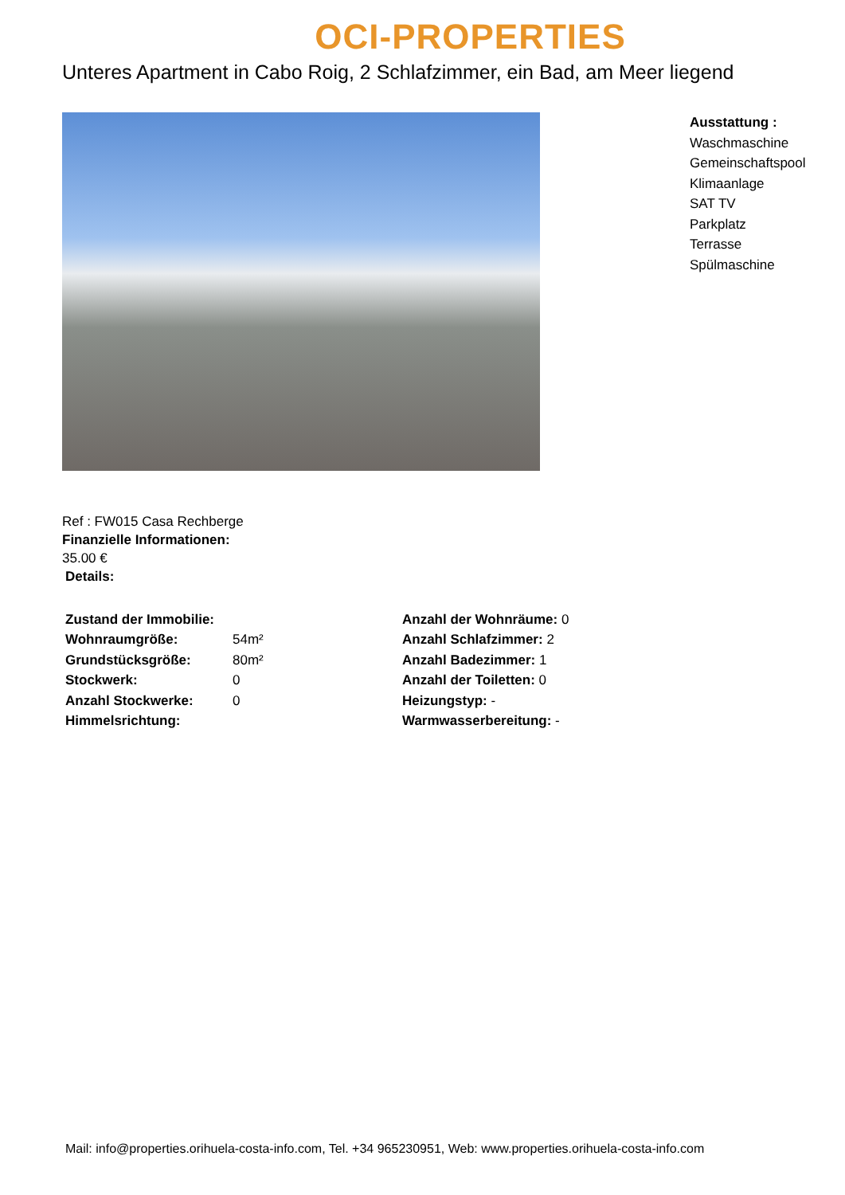OCI-PROPERTIES
Unteres Apartment in Cabo Roig, 2 Schlafzimmer, ein Bad, am Meer liegend
Ausstattung :
Waschmaschine
Gemeinschaftspool
Klimaanlage
SAT TV
Parkplatz
Terrasse
Spülmaschine
Ref : FW015 Casa Rechberge
Finanzielle Informationen:
35.00 €
Details:
| Zustand der Immobilie: | | Anzahl der Wohnräume: 0 |
| Wohnraumgröße: | 54m² | Anzahl Schlafzimmer: 2 |
| Grundstücksgröße: | 80m² | Anzahl Badezimmer: 1 |
| Stockwerk: | 0 | Anzahl der Toiletten: 0 |
| Anzahl Stockwerke: | 0 | Heizungstyp: - |
| Himmelsrichtung: | | Warmwasserbereitung: - |
Mail: info@properties.orihuela-costa-info.com, Tel. +34 965230951, Web: www.properties.orihuela-costa-info.com